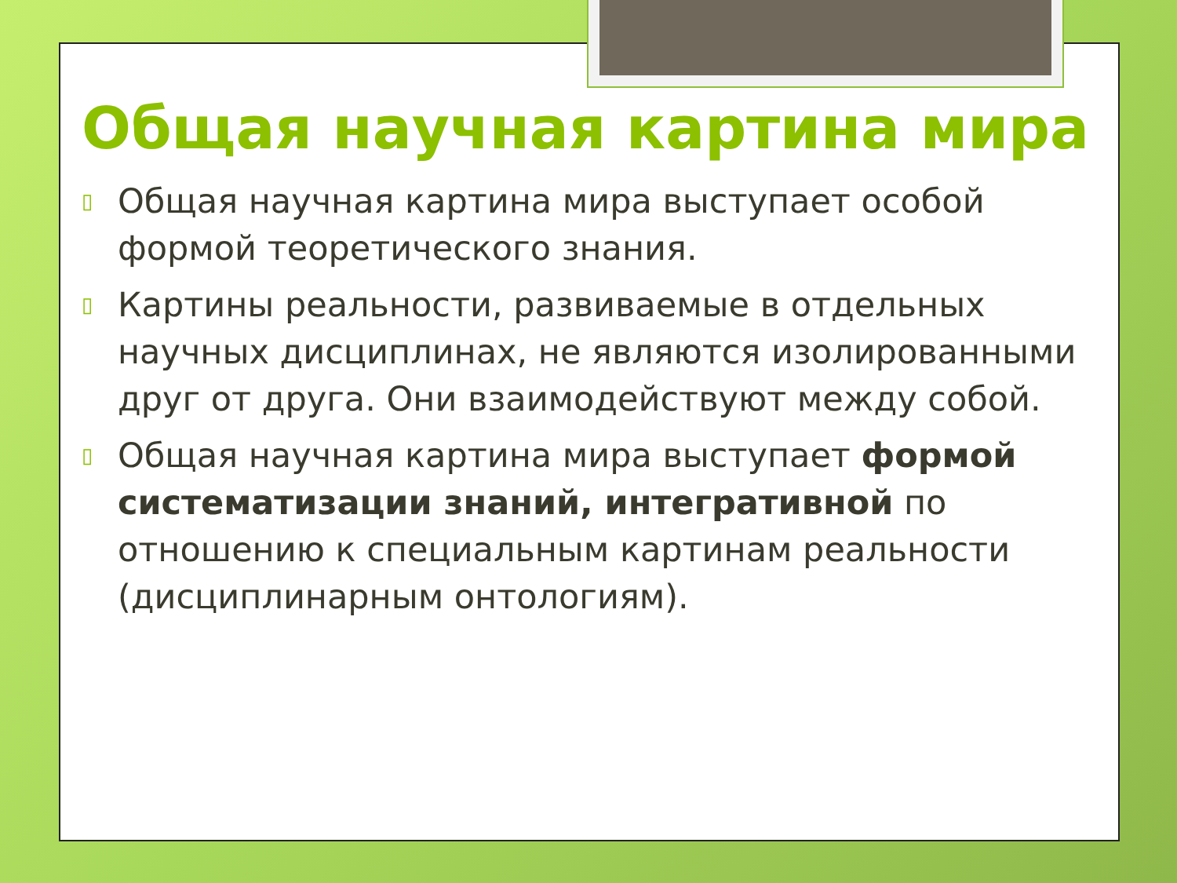Общая научная картина мира
▯ Общая научная картина мира выступает особой формой теоретического знания.
▯ Картины реальности, развиваемые в отдельных научных дисциплинах, не являются изолированными друг от друга. Они взаимодействуют между собой.
▯ Общая научная картина мира выступает формой систематизации знаний, интегративной по отношению к специальным картинам реальности (дисциплинарным онтологиям).